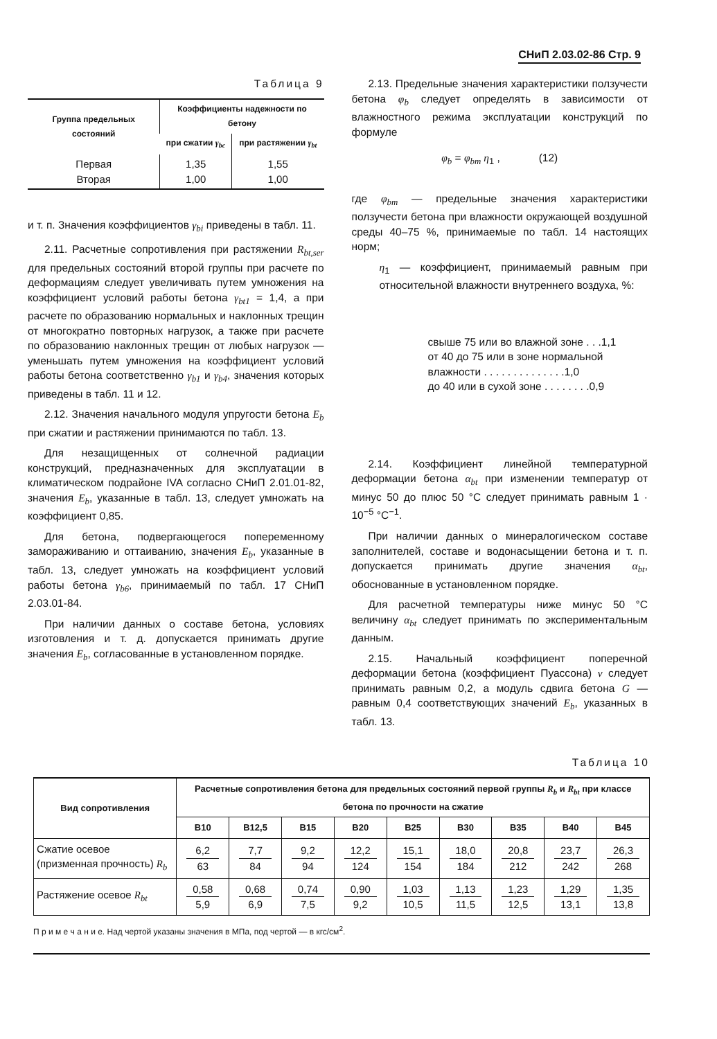СНиП 2.03.02-86 Стр. 9
Таблица 9
| Группа предельных состояний | Коэффициенты надежности по бетону | |
| --- | --- | --- |
| | при сжатии γ<sub>bc</sub> | при растяжении γ<sub>bt</sub> |
| Первая Вторая | 1,35 1,00 | 1,55 1,00 |
и т. п. Значения коэффициентов γ<sub>bi</sub> приведены в табл. 11.
2.11. Расчетные сопротивления при растяжении R<sub>bt,ser</sub> для предельных состояний второй группы при расчете по деформациям следует увеличивать путем умножения на коэффициент условий работы бетона γ<sub>bt1</sub> = 1,4, а при расчете по образованию нормальных и наклонных трещин от многократно повторных нагрузок, а также при расчете по образованию наклонных трещин от любых нагрузок — уменьшать путем умножения на коэффициент условий работы бетона соответственно γ<sub>b1</sub> и γ<sub>b4</sub>, значения которых приведены в табл. 11 и 12.
2.12. Значения начального модуля упругости бетона E<sub>b</sub> при сжатии и растяжении принимаются по табл. 13.
Для незащищенных от солнечной радиации конструкций, предназначенных для эксплуатации в климатическом подрайоне IVA согласно СНиП 2.01.01-82, значения E<sub>b</sub>, указанные в табл. 13, следует умножать на коэффициент 0,85.
Для бетона, подвергающегося попеременному замораживанию и оттаиванию, значения E<sub>b</sub>, указанные в табл. 13, следует умножать на коэффициент условий работы бетона γ<sub>b6</sub>, принимаемый по табл. 17 СНиП 2.03.01-84.
При наличии данных о составе бетона, условиях изготовления и т. д. допускается принимать другие значения E<sub>b</sub>, согласованные в установленном порядке.
2.13. Предельные значения характеристики ползучести бетона φ<sub>b</sub> следует определять в зависимости от влажностного режима эксплуатации конструкций по формуле
φ<sub>b</sub> = φ<sub>bm</sub> η<sub>1</sub> , (12)
где φ<sub>bm</sub> — предельные значения характеристики ползучести бетона при влажности окружающей воздушной среды 40–75 %, принимаемые по табл. 14 настоящих норм;
η<sub>1</sub> — коэффициент, принимаемый равным при относительной влажности внутреннего воздуха, %:
свыше 75 или во влажной зоне . . .1,1
от 40 до 75 или в зоне нормальной влажности . . . . . . . . . . . . . .1,0
до 40 или в сухой зоне . . . . . . . .0,9
2.14. Коэффициент линейной температурной деформации бетона α<sub>bt</sub> при изменении температур от минус 50 до плюс 50 °С следует принимать равным 1 · 10<sup>−5</sup> °С<sup>−1</sup>.
При наличии данных о минералогическом составе заполнителей, составе и водонасыщении бетона и т. п. допускается принимать другие значения α<sub>bt</sub>, обоснованные в установленном порядке.
Для расчетной температуры ниже минус 50 °С величину α<sub>bt</sub> следует принимать по экспериментальным данным.
2.15. Начальный коэффициент поперечной деформации бетона (коэффициент Пуассона) ν следует принимать равным 0,2, а модуль сдвига бетона G — равным 0,4 соответствующих значений E<sub>b</sub>, указанных в табл. 13.
Таблица 10
| Вид сопротивления | Расчетные сопротивления бетона для предельных состояний первой группы R<sub>b</sub> и R<sub>bt</sub> при классе бетона по прочности на сжатие | | | | | | | | |
| --- | --- | --- | --- | --- | --- | --- | --- | --- | --- |
| | В10 | В12,5 | В15 | В20 | В25 | В30 | В35 | В40 | В45 |
| Сжатие осевое (призменная прочность) R<sub>b</sub> | 6,2 63 | 7,7 84 | 9,2 94 | 12,2 124 | 15,1 154 | 18,0 184 | 20,8 212 | 23,7 242 | 26,3 268 |
| Растяжение осевое R<sub>bt</sub> | 0,58 5,9 | 0,68 6,9 | 0,74 7,5 | 0,90 9,2 | 1,03 10,5 | 1,13 11,5 | 1,23 12,5 | 1,29 13,1 | 1,35 13,8 |
П р и м е ч а н и е. Над чертой указаны значения в МПа, под чертой — в кгс/см<sup>2</sup>.